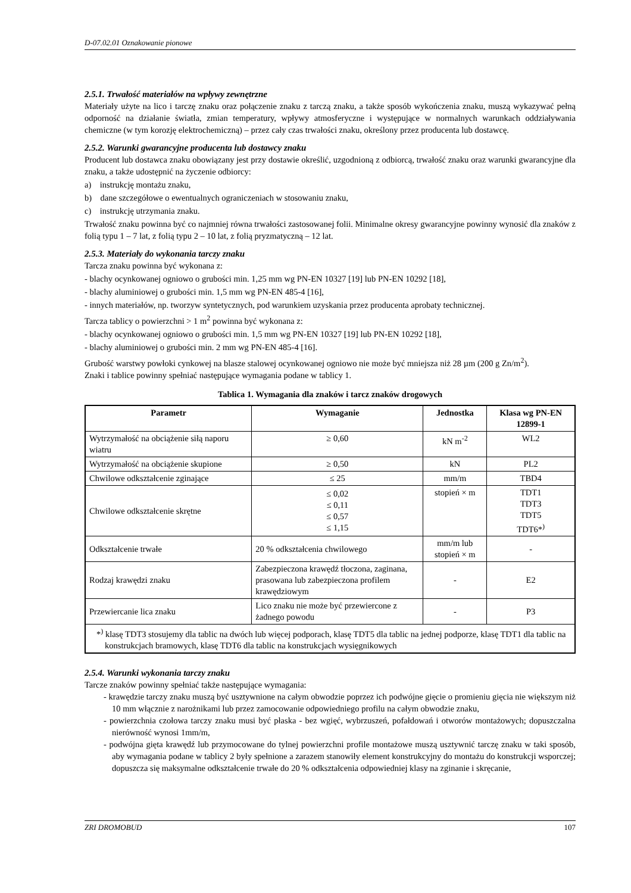D-07.02.01 Oznakowanie pionowe
2.5.1. Trwałość materiałów na wpływy zewnętrzne
Materiały użyte na lico i tarczę znaku oraz połączenie znaku z tarczą znaku, a także sposób wykończenia znaku, muszą wykazywać pełną odporność na działanie światła, zmian temperatury, wpływy atmosferyczne i występujące w normalnych warunkach oddziaływania chemiczne (w tym korozję elektrochemiczną) – przez cały czas trwałości znaku, określony przez producenta lub dostawcę.
2.5.2. Warunki gwarancyjne producenta lub dostawcy znaku
Producent lub dostawca znaku obowiązany jest przy dostawie określić, uzgodnioną z odbiorcą, trwałość znaku oraz warunki gwarancyjne dla znaku, a także udostępnić na życzenie odbiorcy:
a) instrukcję montażu znaku,
b) dane szczegółowe o ewentualnych ograniczeniach w stosowaniu znaku,
c) instrukcję utrzymania znaku.
Trwałość znaku powinna być co najmniej równa trwałości zastosowanej folii. Minimalne okresy gwarancyjne powinny wynosić dla znaków z folią typu 1 – 7 lat, z folią typu 2 – 10 lat, z folią pryzmatyczną – 12 lat.
2.5.3. Materiały do wykonania tarczy znaku
Tarcza znaku powinna być wykonana z:
- blachy ocynkowanej ogniowo o grubości min. 1,25 mm wg PN-EN 10327 [19] lub PN-EN 10292 [18],
- blachy aluminiowej o grubości min. 1,5 mm wg PN-EN 485-4 [16],
- innych materiałów, np. tworzyw syntetycznych, pod warunkiem uzyskania przez producenta aprobaty technicznej.
Tarcza tablicy o powierzchni > 1 m<sup>2</sup> powinna być wykonana z:
- blachy ocynkowanej ogniowo o grubości min. 1,5 mm wg PN-EN 10327 [19] lub PN-EN 10292 [18],
- blachy aluminiowej o grubości min. 2 mm wg PN-EN 485-4 [16].
Grubość warstwy powłoki cynkowej na blasze stalowej ocynkowanej ogniowo nie może być mniejsza niż 28 µm (200 g Zn/m<sup>2</sup>).
Znaki i tablice powinny spełniać następujące wymagania podane w tablicy 1.
Tablica 1. Wymagania dla znaków i tarcz znaków drogowych
| Parametr | Wymaganie | Jednostka | Klasa wg PN-EN 12899-1 |
| --- | --- | --- | --- |
| Wytrzymałość na obciążenie siłą naporu wiatru | ≥ 0,60 | kN m<sup>-2</sup> | WL2 |
| Wytrzymałość na obciążenie skupione | ≥ 0,50 | kN | PL2 |
| Chwilowe odkształcenie zginające | ≤ 25 | mm/m | TBD4 |
| Chwilowe odkształcenie skrętne | ≤ 0,02 ≤ 0,11 ≤ 0,57 ≤ 1,15 | stopień × m | TDT1 TDT3 TDT5 TDT6*<sup>)</sup> |
| Odkształcenie trwałe | 20 % odkształcenia chwilowego | mm/m lub stopień × m | - |
| Rodzaj krawędzi znaku | Zabezpieczona krawędź tłoczona, zaginana, prasowana lub zabezpieczona profilem krawędziowym | - | E2 |
| Przewiercanie lica znaku | Lico znaku nie może być przewiercone z żadnego powodu | - | P3 |
| *<sup>)</sup> klasę TDT3 stosujemy dla tablic na dwóch lub więcej podporach, klasę TDT5 dla tablic na jednej podporze, klasę TDT1 dla tablic na konstrukcjach bramowych, klasę TDT6 dla tablic na konstrukcjach wysięgnikowych | | | |
2.5.4. Warunki wykonania tarczy znaku
Tarcze znaków powinny spełniać także następujące wymagania:
- krawędzie tarczy znaku muszą być usztywnione na całym obwodzie poprzez ich podwójne gięcie o promieniu gięcia nie większym niż 10 mm włącznie z narożnikami lub przez zamocowanie odpowiedniego profilu na całym obwodzie znaku,
- powierzchnia czołowa tarczy znaku musi być płaska - bez wgięć, wybrzuszeń, pofałdowań i otworów montażowych; dopuszczalna nierówność wynosi 1mm/m,
- podwójna gięta krawędź lub przymocowane do tylnej powierzchni profile montażowe muszą usztywnić tarczę znaku w taki sposób, aby wymagania podane w tablicy 2 były spełnione a zarazem stanowiły element konstrukcyjny do montażu do konstrukcji wsporczej; dopuszcza się maksymalne odkształcenie trwałe do 20 % odkształcenia odpowiedniej klasy na zginanie i skręcanie,
ZRI DROMOBUD 107